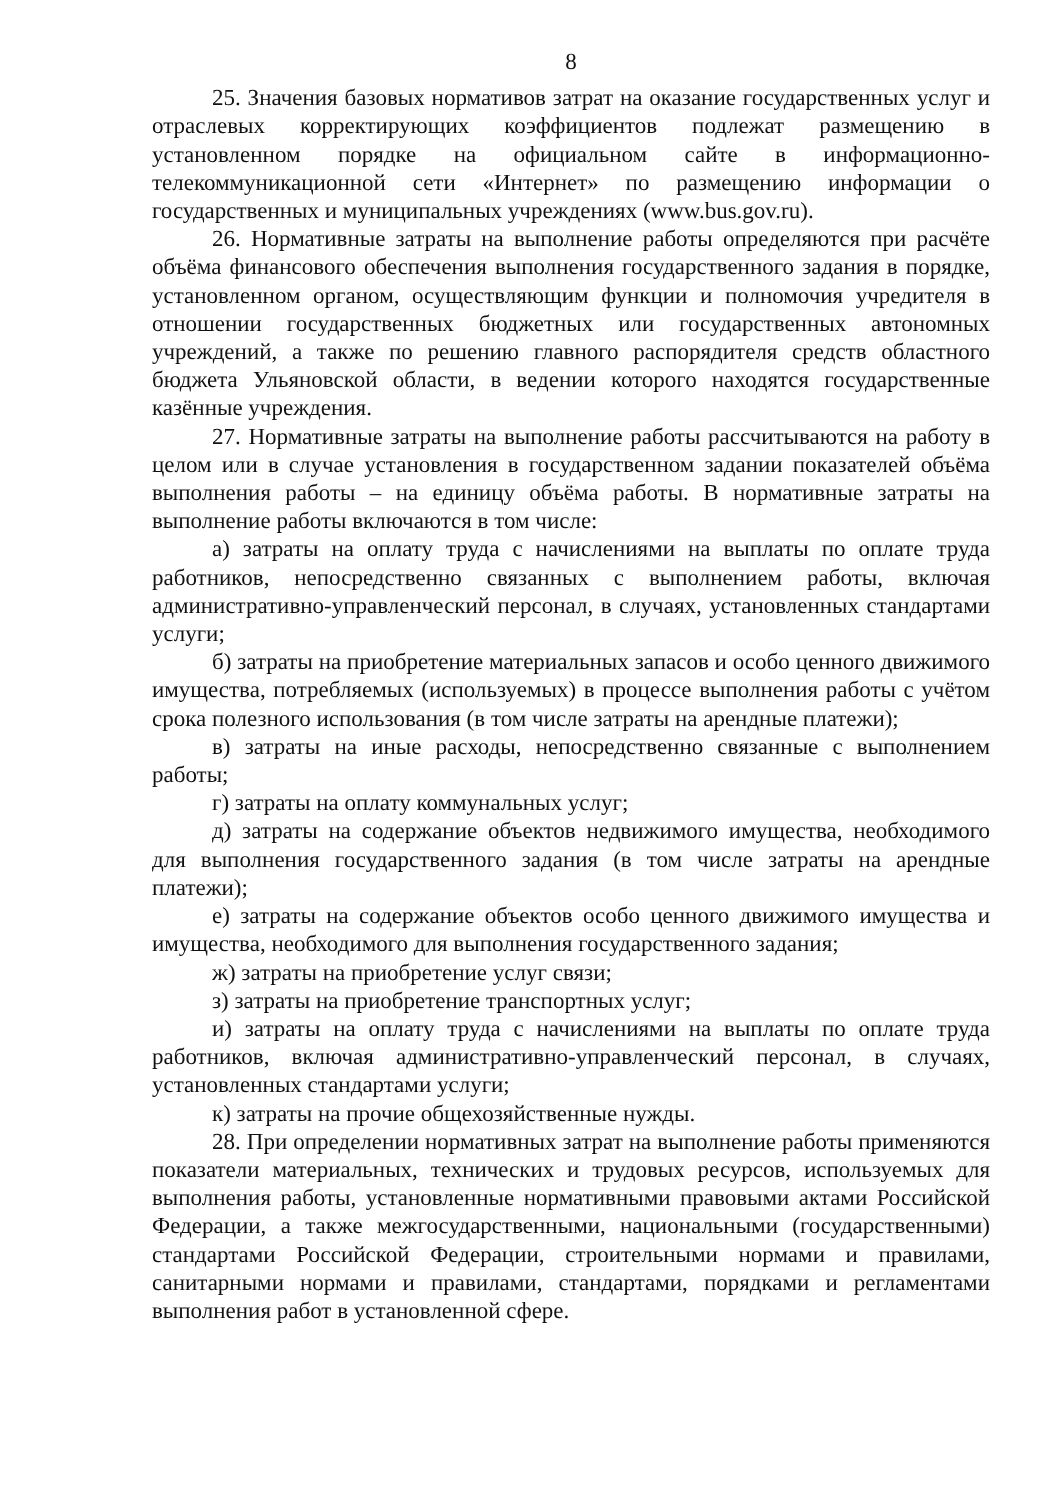8
25. Значения базовых нормативов затрат на оказание государственных услуг и отраслевых корректирующих коэффициентов подлежат размещению в установленном порядке на официальном сайте в информационно-телекоммуникационной сети «Интернет» по размещению информации о государственных и муниципальных учреждениях (www.bus.gov.ru).
26. Нормативные затраты на выполнение работы определяются при расчёте объёма финансового обеспечения выполнения государственного задания в порядке, установленном органом, осуществляющим функции и полномочия учредителя в отношении государственных бюджетных или государственных автономных учреждений, а также по решению главного распорядителя средств областного бюджета Ульяновской области, в ведении которого находятся государственные казённые учреждения.
27. Нормативные затраты на выполнение работы рассчитываются на работу в целом или в случае установления в государственном задании показателей объёма выполнения работы – на единицу объёма работы. В нормативные затраты на выполнение работы включаются в том числе:
а) затраты на оплату труда с начислениями на выплаты по оплате труда работников, непосредственно связанных с выполнением работы, включая административно-управленческий персонал, в случаях, установленных стандартами услуги;
б) затраты на приобретение материальных запасов и особо ценного движимого имущества, потребляемых (используемых) в процессе выполнения работы с учётом срока полезного использования (в том числе затраты на арендные платежи);
в) затраты на иные расходы, непосредственно связанные с выполнением работы;
г) затраты на оплату коммунальных услуг;
д) затраты на содержание объектов недвижимого имущества, необходимого для выполнения государственного задания (в том числе затраты на арендные платежи);
е) затраты на содержание объектов особо ценного движимого имущества и имущества, необходимого для выполнения государственного задания;
ж) затраты на приобретение услуг связи;
з) затраты на приобретение транспортных услуг;
и) затраты на оплату труда с начислениями на выплаты по оплате труда работников, включая административно-управленческий персонал, в случаях, установленных стандартами услуги;
к) затраты на прочие общехозяйственные нужды.
28. При определении нормативных затрат на выполнение работы применяются показатели материальных, технических и трудовых ресурсов, используемых для выполнения работы, установленные нормативными правовыми актами Российской Федерации, а также межгосударственными, национальными (государственными) стандартами Российской Федерации, строительными нормами и правилами, санитарными нормами и правилами, стандартами, порядками и регламентами выполнения работ в установленной сфере.